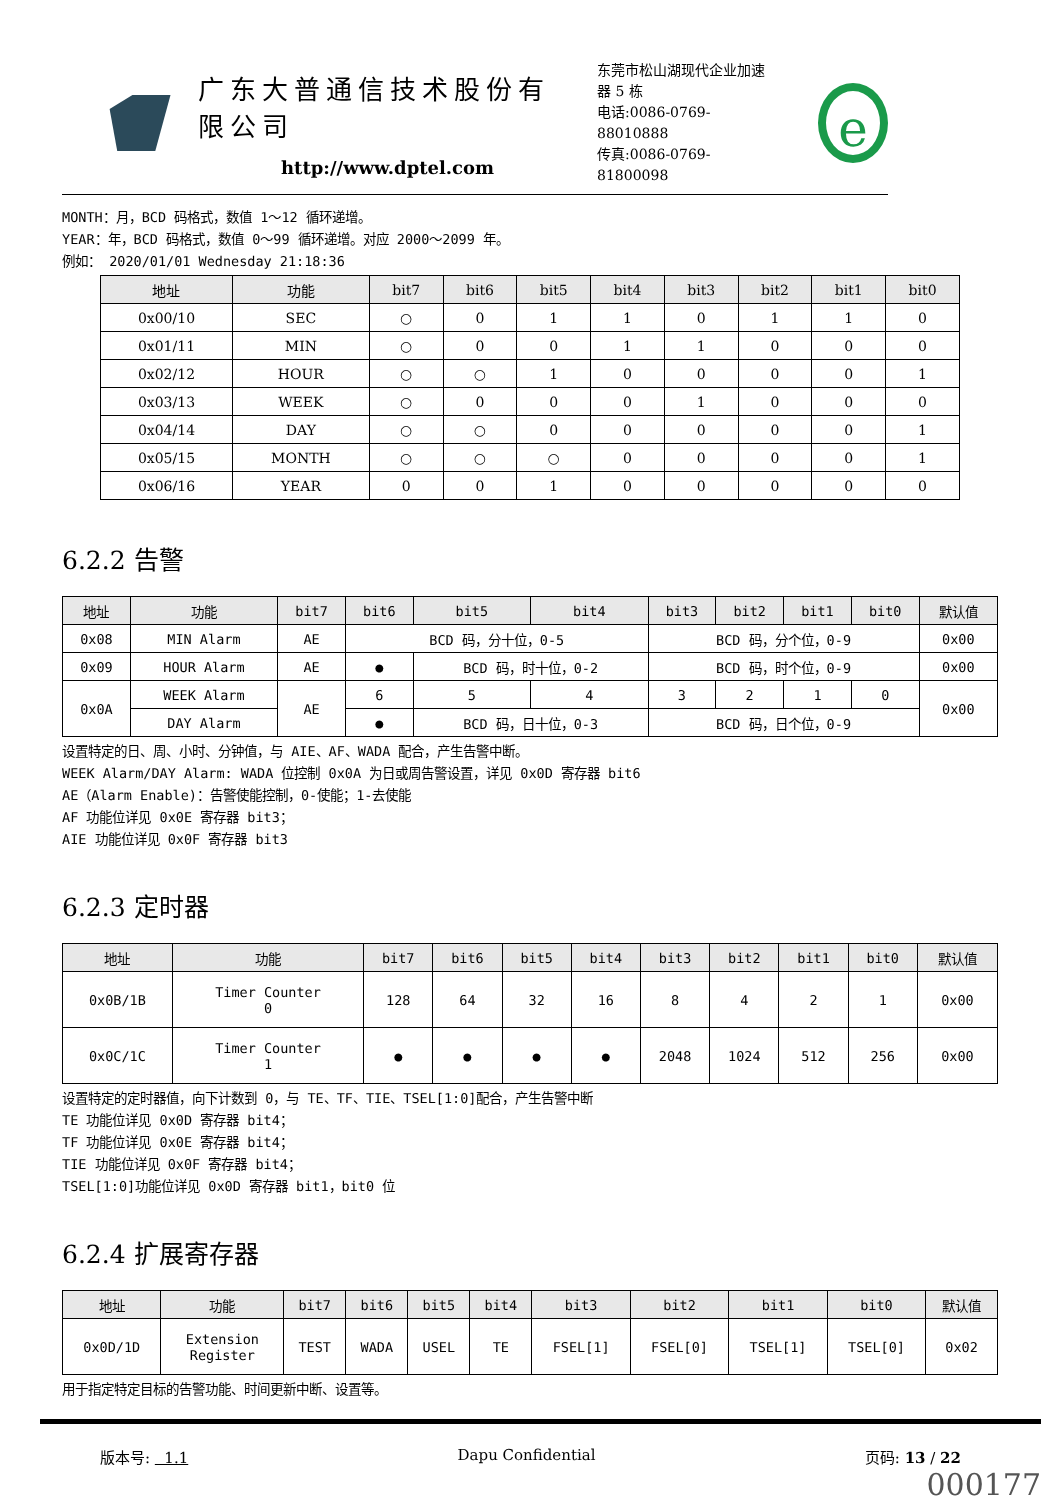广东大普通信技术股份有限公司
http://www.dptel.com
东莞市松山湖现代企业加速器 5 栋
电话:0086-0769-88010888
传真:0086-0769-81800098
e
MONTH：月，BCD 码格式，数值 1～12 循环递增。
YEAR：年，BCD 码格式，数值 0～99 循环递增。对应 2000～2099 年。
例如： 2020/01/01 Wednesday 21:18:36
| 地址 | 功能 | bit7 | bit6 | bit5 | bit4 | bit3 | bit2 | bit1 | bit0 |
| --- | --- | --- | --- | --- | --- | --- | --- | --- | --- |
| 0x00/10 | SEC | ○ | 0 | 1 | 1 | 0 | 1 | 1 | 0 |
| 0x01/11 | MIN | ○ | 0 | 0 | 1 | 1 | 0 | 0 | 0 |
| 0x02/12 | HOUR | ○ | ○ | 1 | 0 | 0 | 0 | 0 | 1 |
| 0x03/13 | WEEK | ○ | 0 | 0 | 0 | 1 | 0 | 0 | 0 |
| 0x04/14 | DAY | ○ | ○ | 0 | 0 | 0 | 0 | 0 | 1 |
| 0x05/15 | MONTH | ○ | ○ | ○ | 0 | 0 | 0 | 0 | 1 |
| 0x06/16 | YEAR | 0 | 0 | 1 | 0 | 0 | 0 | 0 | 0 |
6.2.2 告警
| 地址 | 功能 | bit7 | bit6 | bit5 | bit4 | bit3 | bit2 | bit1 | bit0 | 默认值 |
| --- | --- | --- | --- | --- | --- | --- | --- | --- | --- | --- |
| 0x08 | MIN Alarm | AE | BCD 码，分十位，0-5 | | | BCD 码，分个位，0-9 | | | | 0x00 |
| 0x09 | HOUR Alarm | AE | ● | BCD 码，时十位，0-2 | | BCD 码，时个位，0-9 | | | | 0x00 |
| 0x0A | WEEK Alarm | AE | 6 | 5 | 4 | 3 | 2 | 1 | 0 | 0x00 |
| | DAY Alarm | | ● | BCD 码，日十位，0-3 | | BCD 码，日个位，0-9 | | | | |
设置特定的日、周、小时、分钟值，与 AIE、AF、WADA 配合，产生告警中断。
WEEK Alarm/DAY Alarm: WADA 位控制 0x0A 为日或周告警设置，详见 0x0D 寄存器 bit6
AE（Alarm Enable)：告警使能控制，0-使能；1-去使能
AF 功能位详见 0x0E 寄存器 bit3；
AIE 功能位详见 0x0F 寄存器 bit3
6.2.3 定时器
| 地址 | 功能 | bit7 | bit6 | bit5 | bit4 | bit3 | bit2 | bit1 | bit0 | 默认值 |
| --- | --- | --- | --- | --- | --- | --- | --- | --- | --- | --- |
| 0x0B/1B | Timer Counter 0 | 128 | 64 | 32 | 16 | 8 | 4 | 2 | 1 | 0x00 |
| 0x0C/1C | Timer Counter 1 | ● | ● | ● | ● | 2048 | 1024 | 512 | 256 | 0x00 |
设置特定的定时器值，向下计数到 0，与 TE、TF、TIE、TSEL[1:0]配合，产生告警中断
TE 功能位详见 0x0D 寄存器 bit4；
TF 功能位详见 0x0E 寄存器 bit4；
TIE 功能位详见 0x0F 寄存器 bit4；
TSEL[1:0]功能位详见 0x0D 寄存器 bit1，bit0 位
6.2.4 扩展寄存器
| 地址 | 功能 | bit7 | bit6 | bit5 | bit4 | bit3 | bit2 | bit1 | bit0 | 默认值 |
| --- | --- | --- | --- | --- | --- | --- | --- | --- | --- | --- |
| 0x0D/1D | Extension Register | TEST | WADA | USEL | TE | FSEL[1] | FSEL[0] | TSEL[1] | TSEL[0] | 0x02 |
用于指定特定目标的告警功能、时间更新中断、设置等。
版本号: 1.1 Dapu Confidential 页码: 13 / 22
000177